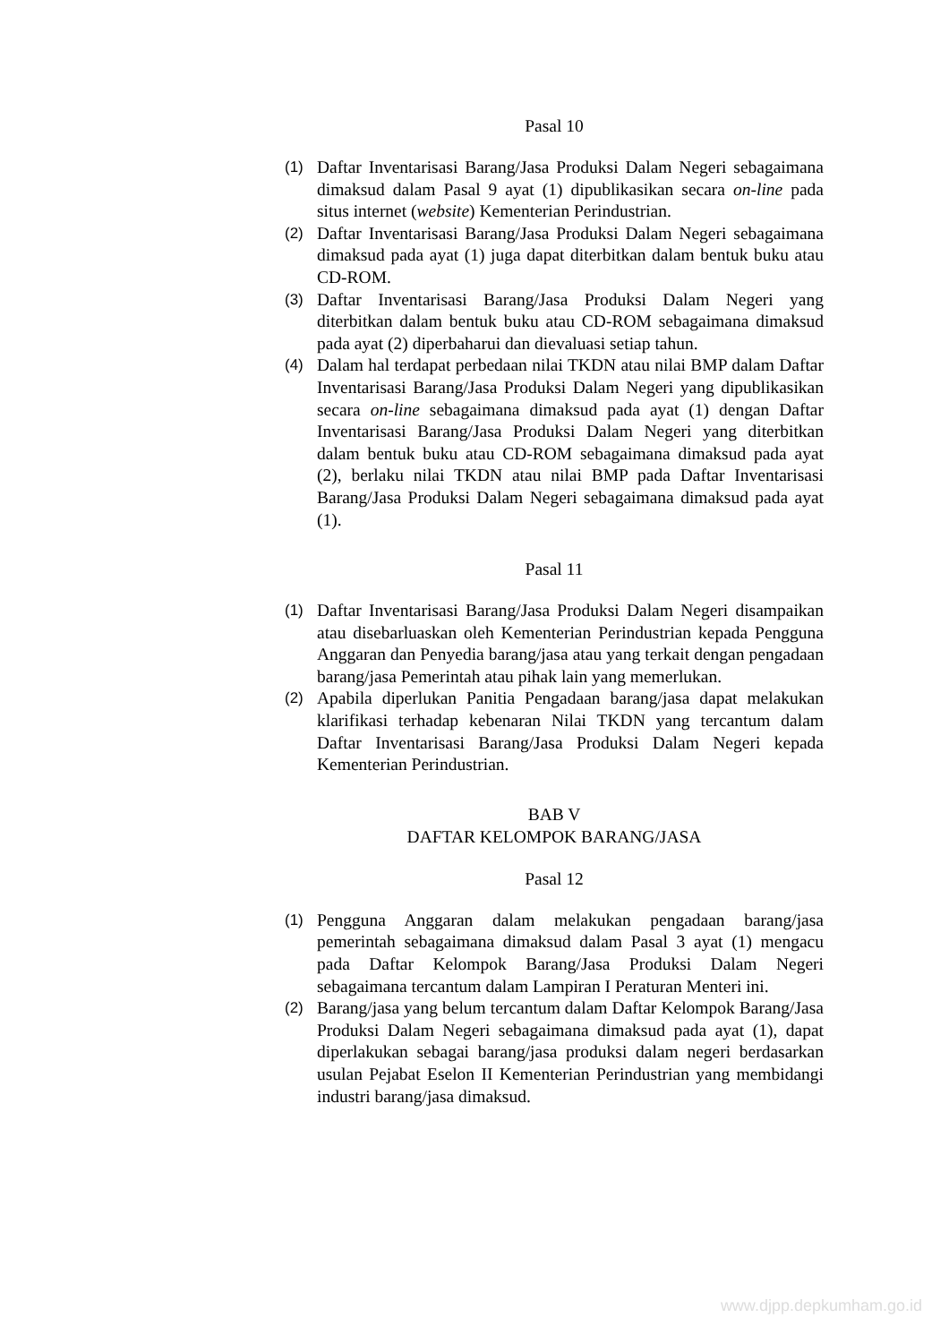Pasal 10
(1) Daftar Inventarisasi Barang/Jasa Produksi Dalam Negeri sebagaimana dimaksud dalam Pasal 9 ayat (1) dipublikasikan secara on-line pada situs internet (website) Kementerian Perindustrian.
(2) Daftar Inventarisasi Barang/Jasa Produksi Dalam Negeri sebagaimana dimaksud pada ayat (1) juga dapat diterbitkan dalam bentuk buku atau CD-ROM.
(3) Daftar Inventarisasi Barang/Jasa Produksi Dalam Negeri yang diterbitkan dalam bentuk buku atau CD-ROM sebagaimana dimaksud pada ayat (2) diperbaharui dan dievaluasi setiap tahun.
(4) Dalam hal terdapat perbedaan nilai TKDN atau nilai BMP dalam Daftar Inventarisasi Barang/Jasa Produksi Dalam Negeri yang dipublikasikan secara on-line sebagaimana dimaksud pada ayat (1) dengan Daftar Inventarisasi Barang/Jasa Produksi Dalam Negeri yang diterbitkan dalam bentuk buku atau CD-ROM sebagaimana dimaksud pada ayat (2), berlaku nilai TKDN atau nilai BMP pada Daftar Inventarisasi Barang/Jasa Produksi Dalam Negeri sebagaimana dimaksud pada ayat (1).
Pasal 11
(1) Daftar Inventarisasi Barang/Jasa Produksi Dalam Negeri disampaikan atau disebarluaskan oleh Kementerian Perindustrian kepada Pengguna Anggaran dan Penyedia barang/jasa atau yang terkait dengan pengadaan barang/jasa Pemerintah atau pihak lain yang memerlukan.
(2) Apabila diperlukan Panitia Pengadaan barang/jasa dapat melakukan klarifikasi terhadap kebenaran Nilai TKDN yang tercantum dalam Daftar Inventarisasi Barang/Jasa Produksi Dalam Negeri kepada Kementerian Perindustrian.
BAB V
DAFTAR KELOMPOK BARANG/JASA
Pasal 12
(1) Pengguna Anggaran dalam melakukan pengadaan barang/jasa pemerintah sebagaimana dimaksud dalam Pasal 3 ayat (1) mengacu pada Daftar Kelompok Barang/Jasa Produksi Dalam Negeri sebagaimana tercantum dalam Lampiran I Peraturan Menteri ini.
(2) Barang/jasa yang belum tercantum dalam Daftar Kelompok Barang/Jasa Produksi Dalam Negeri sebagaimana dimaksud pada ayat (1), dapat diperlakukan sebagai barang/jasa produksi dalam negeri berdasarkan usulan Pejabat Eselon II Kementerian Perindustrian yang membidangi industri barang/jasa dimaksud.
www.djpp.depkumham.go.id